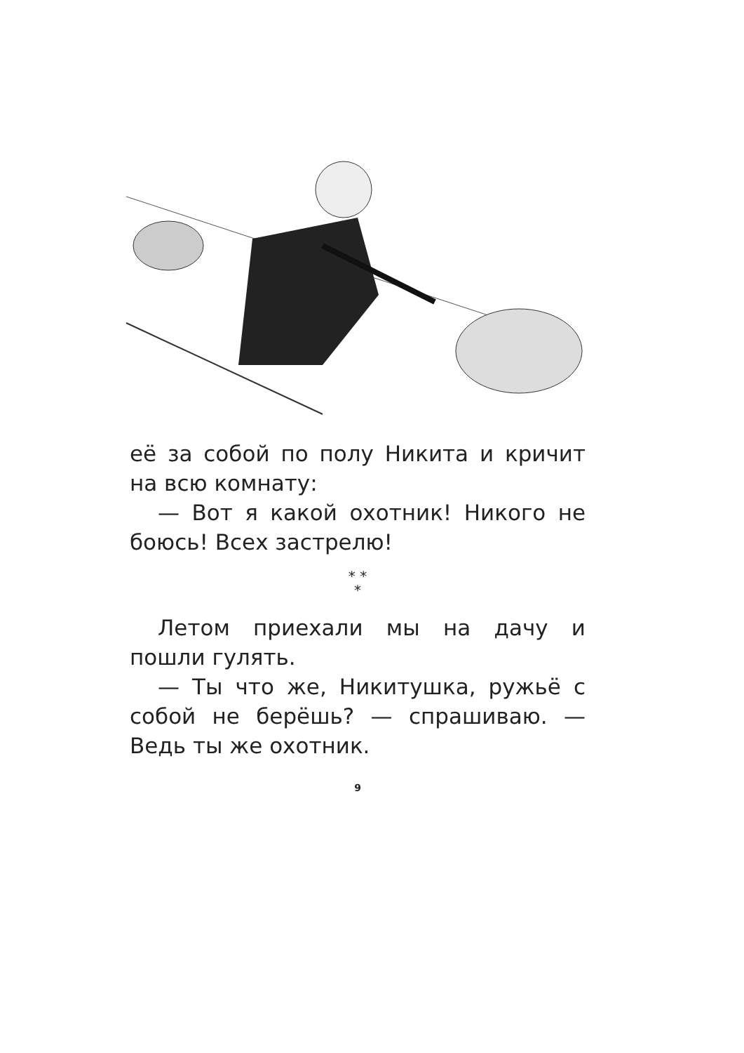её за собой по полу Никита и кричит на всю комнату:
— Вот я какой охотник! Никого не боюсь! Всех застрелю!
* *
*
Летом приехали мы на дачу и пошли гулять.
— Ты что же, Никитушка, ружьё с собой не берёшь? — спрашиваю. — Ведь ты же охотник.
9